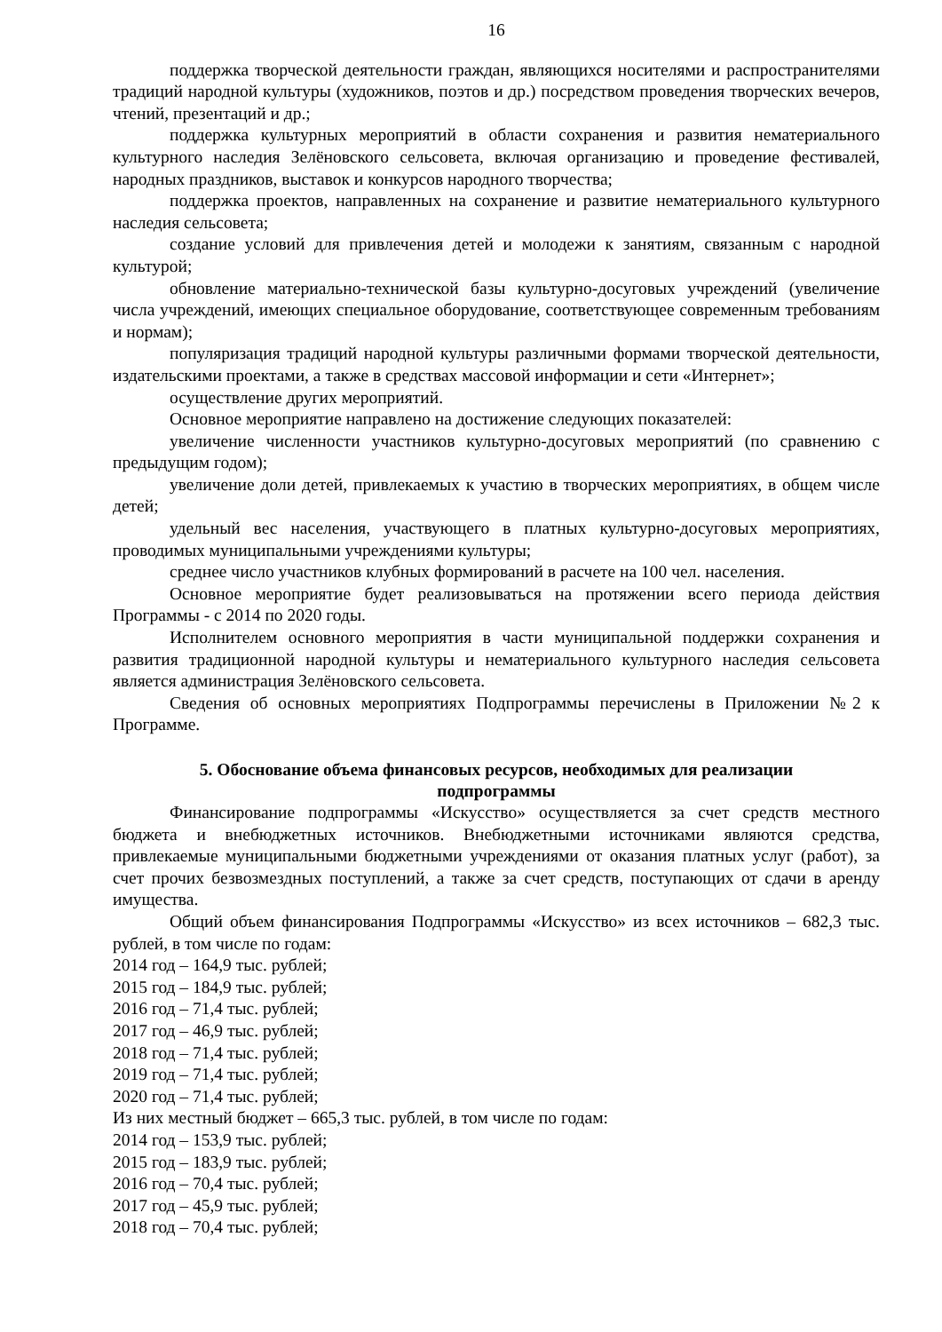16
поддержка творческой деятельности граждан, являющихся носителями и распространителями традиций народной культуры (художников, поэтов и др.) посредством проведения творческих вечеров, чтений, презентаций и др.;
поддержка культурных мероприятий в области сохранения и развития нематериального культурного наследия Зелёновского сельсовета, включая организацию и проведение фестивалей, народных праздников, выставок и конкурсов народного творчества;
поддержка проектов, направленных на сохранение и развитие нематериального культурного наследия сельсовета;
создание условий для привлечения детей и молодежи к занятиям, связанным с народной культурой;
обновление материально-технической базы культурно-досуговых учреждений (увеличение числа учреждений, имеющих специальное оборудование, соответствующее современным требованиям и нормам);
популяризация традиций народной культуры различными формами творческой деятельности, издательскими проектами, а также в средствах массовой информации и сети «Интернет»;
осуществление других мероприятий.
Основное мероприятие направлено на достижение следующих показателей:
увеличение численности участников культурно-досуговых мероприятий (по сравнению с предыдущим годом);
увеличение доли детей, привлекаемых к участию в творческих мероприятиях, в общем числе детей;
удельный вес населения, участвующего в платных культурно-досуговых мероприятиях, проводимых муниципальными учреждениями культуры;
среднее число участников клубных формирований в расчете на 100 чел. населения.
Основное мероприятие будет реализовываться на протяжении всего периода действия Программы - с 2014 по 2020 годы.
Исполнителем основного мероприятия в части муниципальной поддержки сохранения и развития традиционной народной культуры и нематериального культурного наследия сельсовета является администрация Зелёновского сельсовета.
Сведения об основных мероприятиях Подпрограммы перечислены в Приложении №2 к Программе.
5. Обоснование объема финансовых ресурсов, необходимых для реализации подпрограммы
Финансирование подпрограммы «Искусство» осуществляется за счет средств местного бюджета и внебюджетных источников. Внебюджетными источниками являются средства, привлекаемые муниципальными бюджетными учреждениями от оказания платных услуг (работ), за счет прочих безвозмездных поступлений, а также за счет средств, поступающих от сдачи в аренду имущества.
Общий объем финансирования Подпрограммы «Искусство» из всех источников – 682,3 тыс. рублей, в том числе по годам:
2014 год – 164,9 тыс. рублей;
2015 год – 184,9 тыс. рублей;
2016 год – 71,4 тыс. рублей;
2017 год – 46,9 тыс. рублей;
2018 год – 71,4 тыс. рублей;
2019 год – 71,4 тыс. рублей;
2020 год – 71,4 тыс. рублей;
Из них местный бюджет – 665,3 тыс. рублей, в том числе по годам:
2014 год – 153,9 тыс. рублей;
2015 год – 183,9 тыс. рублей;
2016 год – 70,4 тыс. рублей;
2017 год – 45,9 тыс. рублей;
2018 год – 70,4 тыс. рублей;